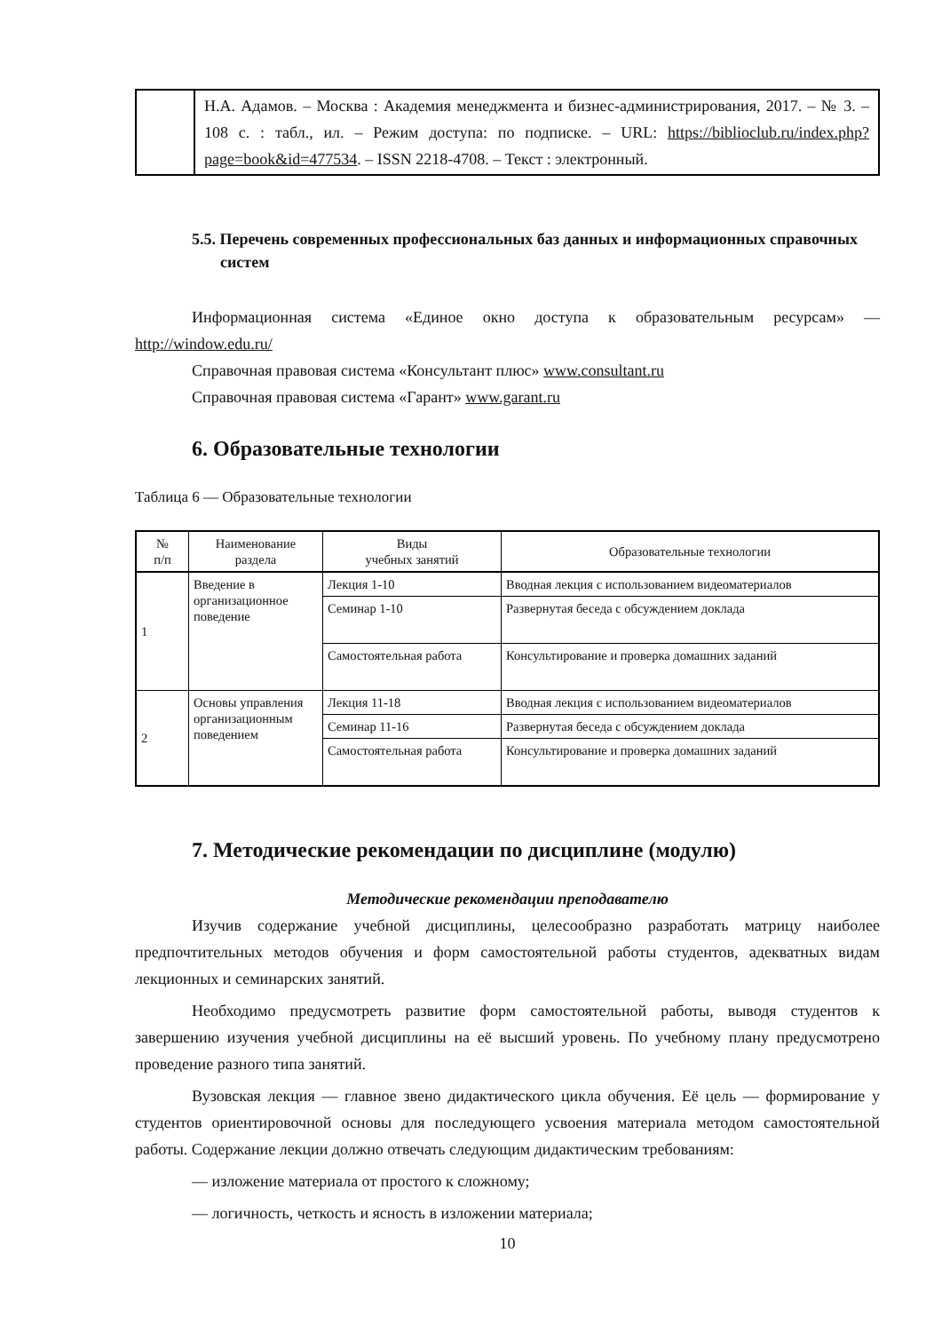| | Н.А. Адамов. – Москва : Академия менеджмента и бизнес-администрирования, 2017. – № 3. – 108 с. : табл., ил. – Режим доступа: по подписке. – URL: https://biblioclub.ru/index.php?page=book&id=477534 . – ISSN 2218-4708. – Текст : электронный. |
5.5. Перечень современных профессиональных баз данных и информационных справочных систем
Информационная система «Единое окно доступа к образовательным ресурсам» — http://window.edu.ru/
Справочная правовая система «Консультант плюс» www.consultant.ru
Справочная правовая система «Гарант» www.garant.ru
6. Образовательные технологии
Таблица 6 — Образовательные технологии
| № п/п | Наименование раздела | Виды учебных занятий | Образовательные технологии |
| --- | --- | --- | --- |
| 1 | Введение в организационное поведение | Лекция 1-10 | Вводная лекция с использованием видеоматериалов |
| | | Семинар 1-10 | Развернутая беседа с обсуждением доклада |
| | | Самостоятельная работа | Консультирование и проверка домашних заданий |
| 2 | Основы управления организационным поведением | Лекция 11-18 | Вводная лекция с использованием видеоматериалов |
| | | Семинар 11-16 | Развернутая беседа с обсуждением доклада |
| | | Самостоятельная работа | Консультирование и проверка домашних заданий |
7. Методические рекомендации по дисциплине (модулю)
Методические рекомендации преподавателю
Изучив содержание учебной дисциплины, целесообразно разработать матрицу наиболее предпочтительных методов обучения и форм самостоятельной работы студентов, адекватных видам лекционных и семинарских занятий.
Необходимо предусмотреть развитие форм самостоятельной работы, выводя студентов к завершению изучения учебной дисциплины на её высший уровень. По учебному плану предусмотрено проведение разного типа занятий.
Вузовская лекция — главное звено дидактического цикла обучения. Её цель — формирование у студентов ориентировочной основы для последующего усвоения материала методом самостоятельной работы. Содержание лекции должно отвечать следующим дидактическим требованиям:
— изложение материала от простого к сложному;
— логичность, четкость и ясность в изложении материала;
10